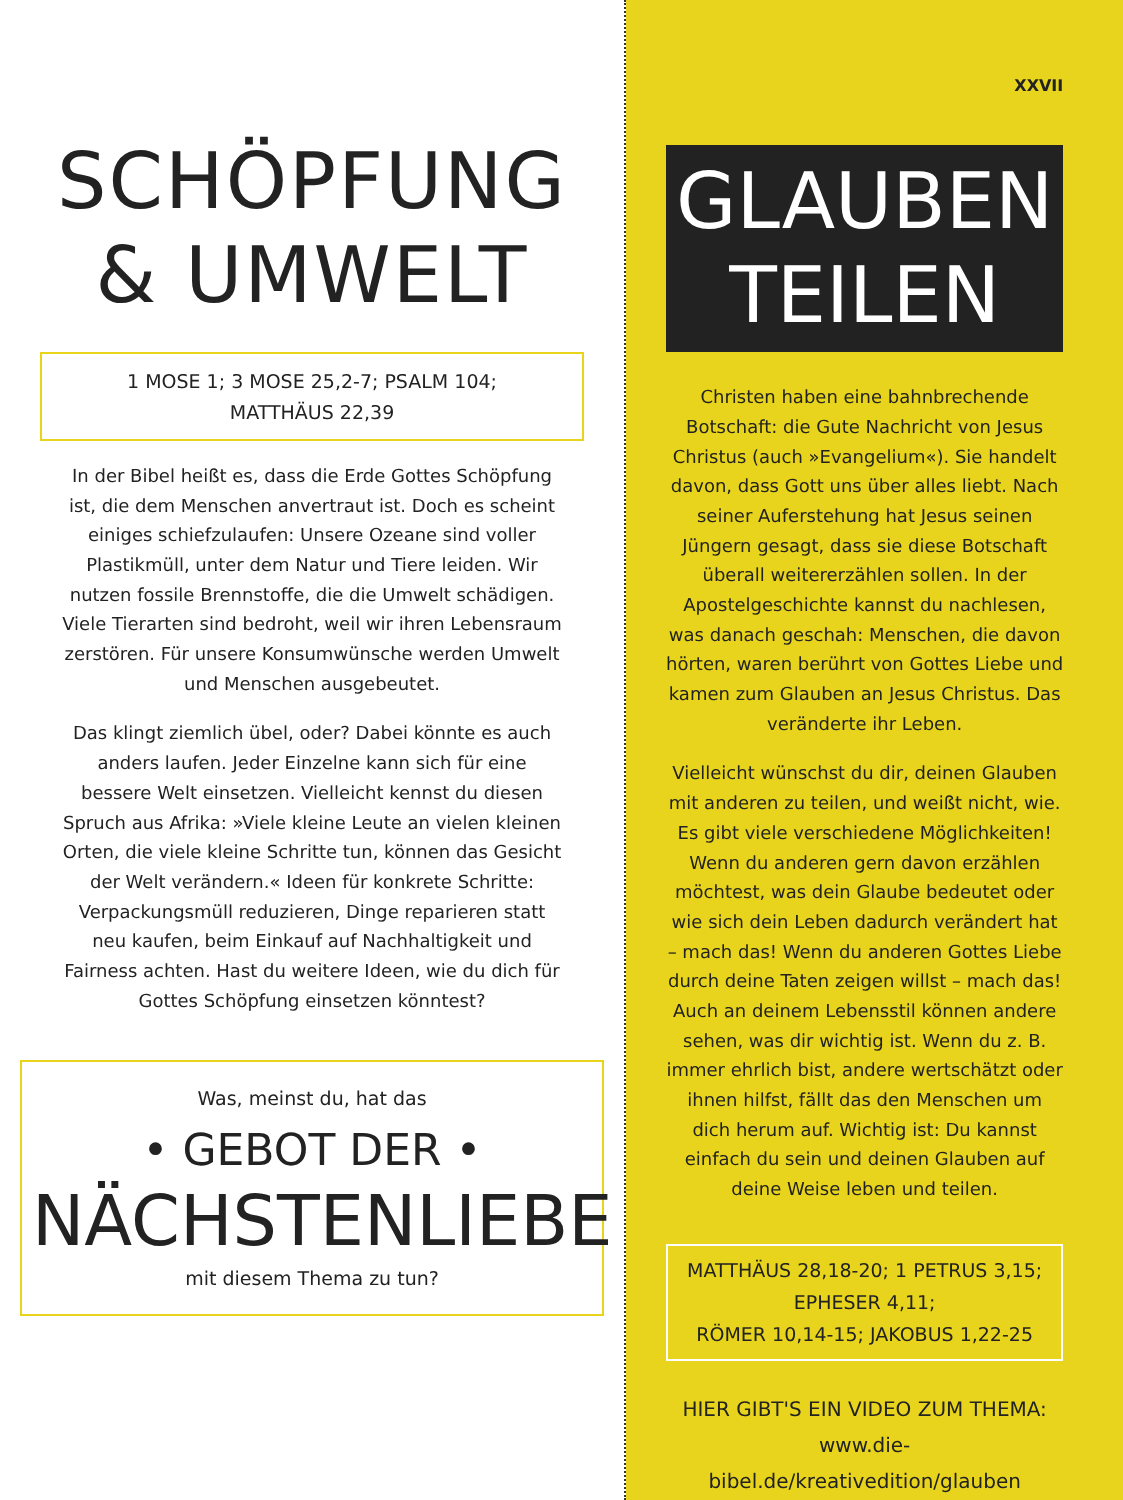SCHÖPFUNG
& UMWELT
1 MOSE 1; 3 MOSE 25,2-7; PSALM 104;
MATTHÄUS 22,39
In der Bibel heißt es, dass die Erde Gottes Schöpfung ist, die dem Menschen anvertraut ist. Doch es scheint einiges schiefzulaufen: Unsere Ozeane sind voller Plastikmüll, unter dem Natur und Tiere leiden. Wir nutzen fossile Brennstoffe, die die Umwelt schädigen. Viele Tierarten sind bedroht, weil wir ihren Lebensraum zerstören. Für unsere Konsumwünsche werden Umwelt und Menschen ausgebeutet.
Das klingt ziemlich übel, oder? Dabei könnte es auch anders laufen. Jeder Einzelne kann sich für eine bessere Welt einsetzen. Vielleicht kennst du diesen Spruch aus Afrika: »Viele kleine Leute an vielen kleinen Orten, die viele kleine Schritte tun, können das Gesicht der Welt verändern.« Ideen für konkrete Schritte: Verpackungsmüll reduzieren, Dinge reparieren statt neu kaufen, beim Einkauf auf Nachhaltigkeit und Fairness achten. Hast du weitere Ideen, wie du dich für Gottes Schöpfung einsetzen könntest?
Was, meinst du, hat das
• GEBOT DER •
NÄCHSTENLIEBE
mit diesem Thema zu tun?
XXVII
GLAUBEN
TEILEN
Christen haben eine bahnbrechende Botschaft: die Gute Nachricht von Jesus Christus (auch »Evangelium«). Sie handelt davon, dass Gott uns über alles liebt. Nach seiner Auferstehung hat Jesus seinen Jüngern gesagt, dass sie diese Botschaft überall weitererzählen sollen. In der Apostelgeschichte kannst du nachlesen, was danach geschah: Menschen, die davon hörten, waren berührt von Gottes Liebe und kamen zum Glauben an Jesus Christus. Das veränderte ihr Leben.
Vielleicht wünschst du dir, deinen Glauben mit anderen zu teilen, und weißt nicht, wie. Es gibt viele verschiedene Möglichkeiten! Wenn du anderen gern davon erzählen möchtest, was dein Glaube bedeutet oder wie sich dein Leben dadurch verändert hat – mach das! Wenn du anderen Gottes Liebe durch deine Taten zeigen willst – mach das! Auch an deinem Lebensstil können andere sehen, was dir wichtig ist. Wenn du z. B. immer ehrlich bist, andere wertschätzt oder ihnen hilfst, fällt das den Menschen um dich herum auf. Wichtig ist: Du kannst einfach du sein und deinen Glauben auf deine Weise leben und teilen.
MATTHÄUS 28,18-20; 1 PETRUS 3,15; EPHESER 4,11;
RÖMER 10,14-15; JAKOBUS 1,22-25
HIER GIBT'S EIN VIDEO ZUM THEMA:
www.die-bibel.de/kreativedition/glauben